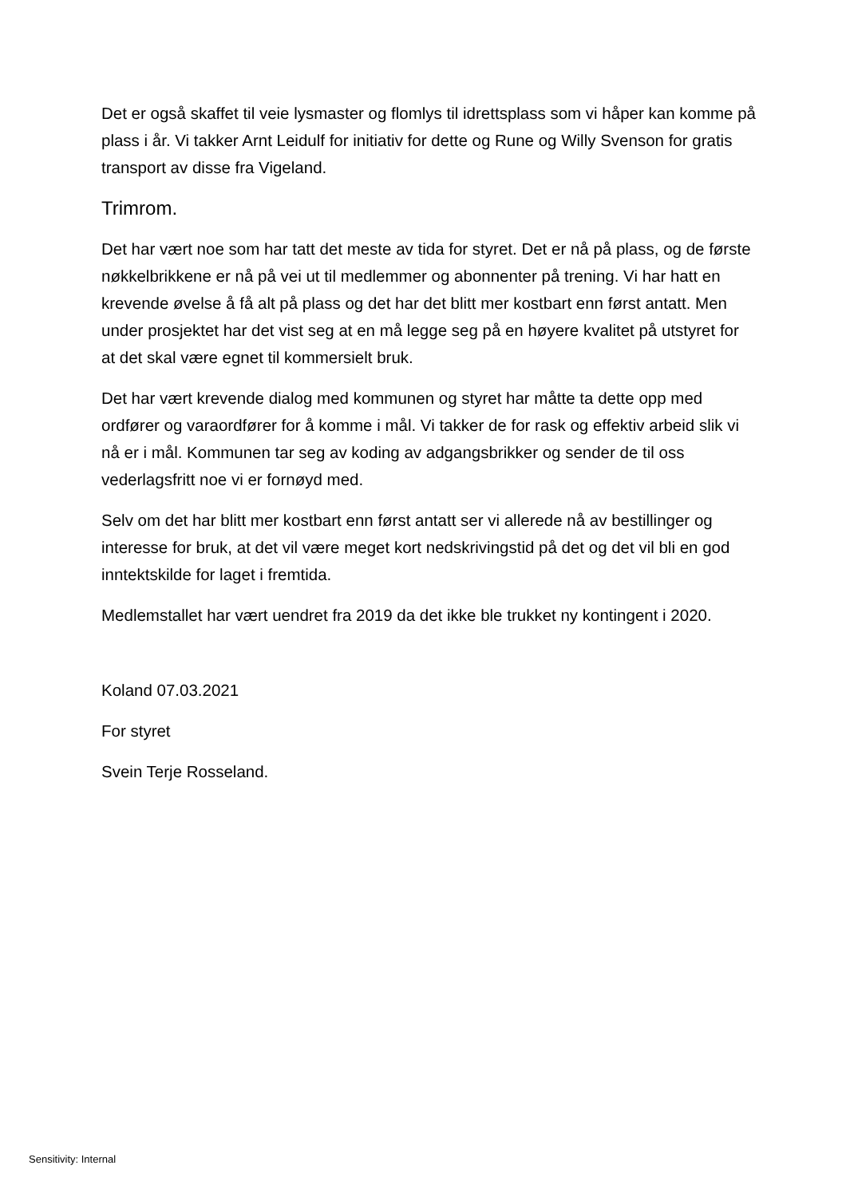Det er også skaffet til veie lysmaster og flomlys til idrettsplass som vi håper kan komme på plass i år. Vi takker Arnt Leidulf for initiativ for dette og Rune og Willy Svenson for gratis transport av disse fra Vigeland.
Trimrom.
Det har vært noe som har tatt det meste av tida for styret. Det er nå på plass, og de første nøkkelbrikkene er nå på vei ut til medlemmer og abonnenter på trening. Vi har hatt en krevende øvelse å få alt på plass og det har det blitt mer kostbart enn først antatt. Men under prosjektet har det vist seg at en må legge seg på en høyere kvalitet på utstyret for at det skal være egnet til kommersielt bruk.
Det har vært krevende dialog med kommunen og styret har måtte ta dette opp med ordfører og varaordfører for å komme i mål. Vi takker de for rask og effektiv arbeid slik vi nå er i mål. Kommunen tar seg av koding av adgangsbrikker og sender de til oss vederlagsfritt noe vi er fornøyd med.
Selv om det har blitt mer kostbart enn først antatt ser vi allerede nå av bestillinger og interesse for bruk, at det vil være meget kort nedskrivingstid på det og det vil bli en god inntektskilde for laget i fremtida.
Medlemstallet har vært uendret fra 2019 da det ikke ble trukket ny kontingent i 2020.
Koland 07.03.2021
For styret
Svein Terje Rosseland.
Sensitivity: Internal